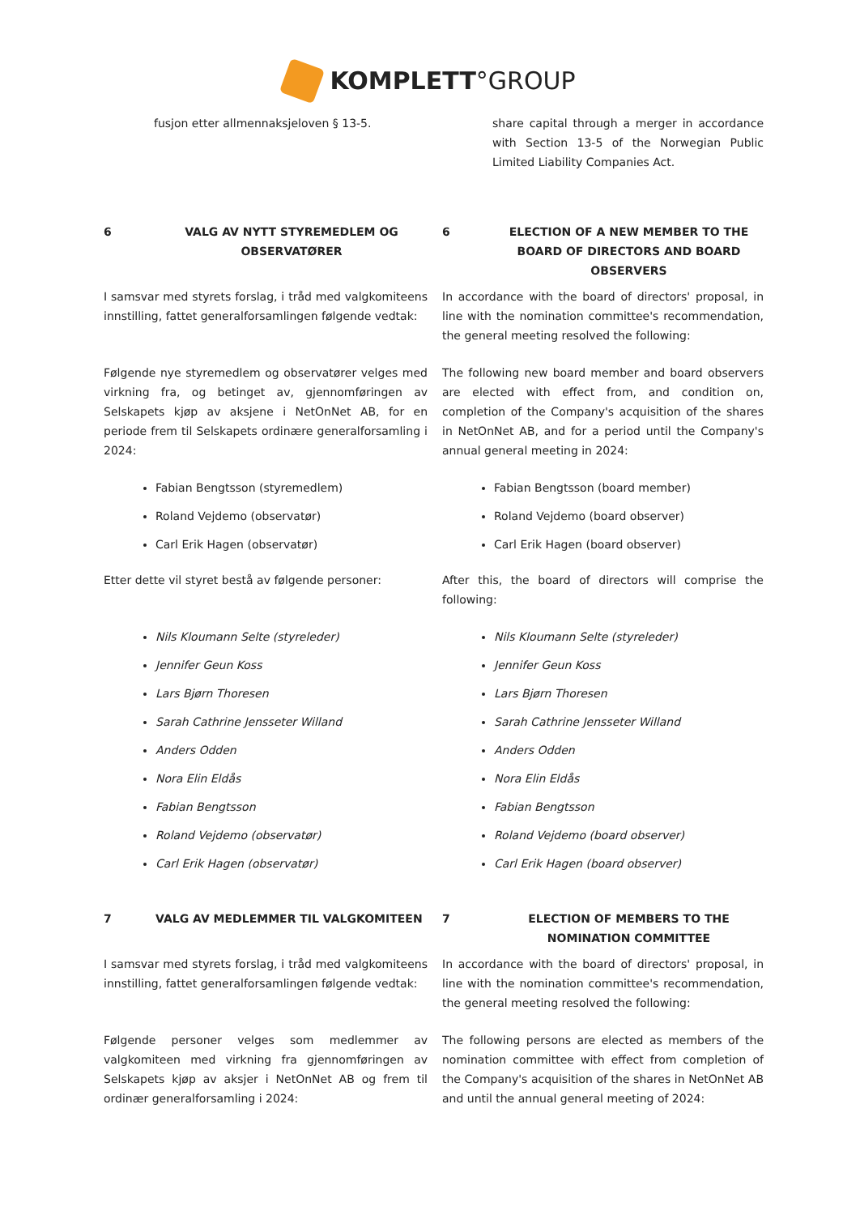KOMPLETT°GROUP
fusjon etter allmennaksjeloven § 13-5. share capital through a merger in accordance with Section 13-5 of the Norwegian Public Limited Liability Companies Act.
6 VALG AV NYTT STYREMEDLEM OG OBSERVATØRER 6 ELECTION OF A NEW MEMBER TO THE BOARD OF DIRECTORS AND BOARD OBSERVERS
I samsvar med styrets forslag, i tråd med valgkomiteens innstilling, fattet generalforsamlingen følgende vedtak:
In accordance with the board of directors' proposal, in line with the nomination committee's recommendation, the general meeting resolved the following:
Følgende nye styremedlem og observatører velges med virkning fra, og betinget av, gjennomføringen av Selskapets kjøp av aksjene i NetOnNet AB, for en periode frem til Selskapets ordinære generalforsamling i 2024:
The following new board member and board observers are elected with effect from, and condition on, completion of the Company's acquisition of the shares in NetOnNet AB, and for a period until the Company's annual general meeting in 2024:
Fabian Bengtsson (styremedlem)
Roland Vejdemo (observatør)
Carl Erik Hagen (observatør)
Fabian Bengtsson (board member)
Roland Vejdemo (board observer)
Carl Erik Hagen (board observer)
Etter dette vil styret bestå av følgende personer:
After this, the board of directors will comprise the following:
Nils Kloumann Selte (styreleder)
Jennifer Geun Koss
Lars Bjørn Thoresen
Sarah Cathrine Jensseter Willand
Anders Odden
Nora Elin Eldås
Fabian Bengtsson
Roland Vejdemo (observatør)
Carl Erik Hagen (observatør)
Nils Kloumann Selte (styreleder)
Jennifer Geun Koss
Lars Bjørn Thoresen
Sarah Cathrine Jensseter Willand
Anders Odden
Nora Elin Eldås
Fabian Bengtsson
Roland Vejdemo (board observer)
Carl Erik Hagen (board observer)
7 VALG AV MEDLEMMER TIL VALGKOMITEEN 7 ELECTION OF MEMBERS TO THE NOMINATION COMMITTEE
I samsvar med styrets forslag, i tråd med valgkomiteens innstilling, fattet generalforsamlingen følgende vedtak:
In accordance with the board of directors' proposal, in line with the nomination committee's recommendation, the general meeting resolved the following:
Følgende personer velges som medlemmer av valgkomiteen med virkning fra gjennomføringen av Selskapets kjøp av aksjer i NetOnNet AB og frem til ordinær generalforsamling i 2024:
The following persons are elected as members of the nomination committee with effect from completion of the Company's acquisition of the shares in NetOnNet AB and until the annual general meeting of 2024: